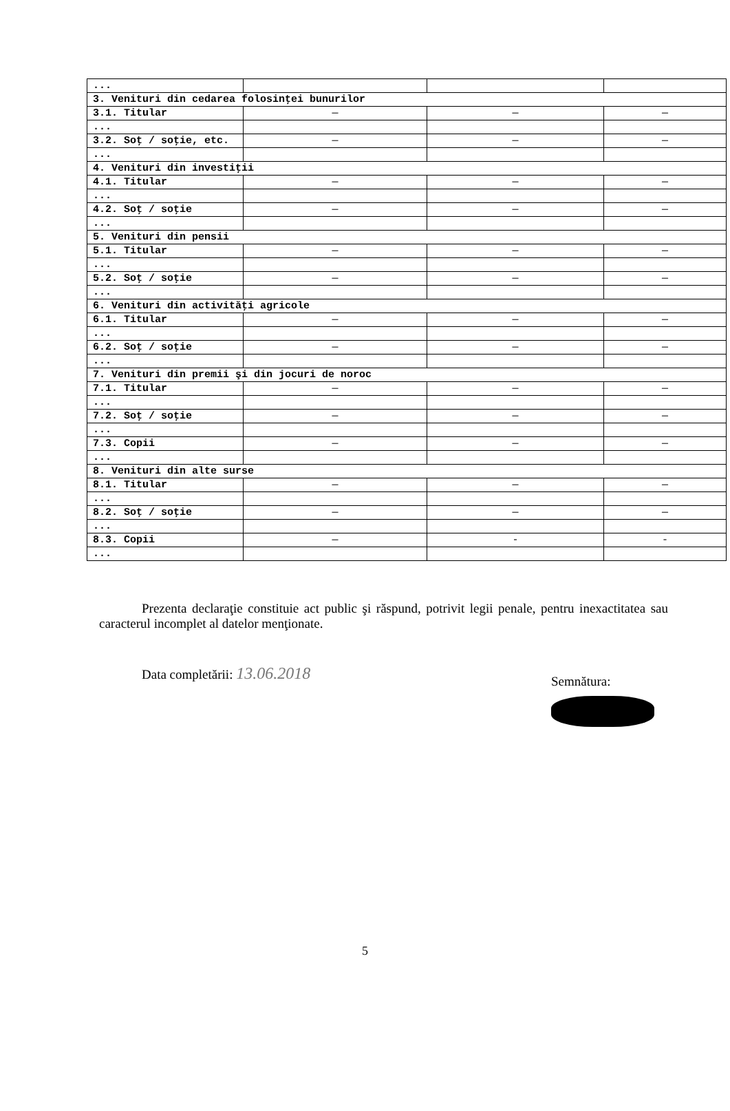| ... | | | |
| 3. Venituri din cedarea folosinţei bunurilor | | | |
| 3.1. Titular | — | — | — |
| ... | | | |
| 3.2. Soţ / soţie, etc. | — | — | — |
| ... | | | |
| 4. Venituri din investiţii | | | |
| 4.1. Titular | — | — | — |
| ... | | | |
| 4.2. Soţ / soţie | — | — | — |
| ... | | | |
| 5. Venituri din pensii | | | |
| 5.1. Titular | — | — | — |
| ... | | | |
| 5.2. Soţ / soţie | — | — | — |
| ... | | | |
| 6. Venituri din activităţi agricole | | | |
| 6.1. Titular | — | — | — |
| ... | | | |
| 6.2. Soţ / soţie | — | — | — |
| ... | | | |
| 7. Venituri din premii şi din jocuri de noroc | | | |
| 7.1. Titular | — | — | — |
| ... | | | |
| 7.2. Soţ / soţie | — | — | — |
| ... | | | |
| 7.3. Copii | — | — | — |
| ... | | | |
| 8. Venituri din alte surse | | | |
| 8.1. Titular | — | — | — |
| ... | | | |
| 8.2. Soţ / soţie | — | — | — |
| ... | | | |
| 8.3. Copii | — | - | - |
| ... | | | |
Prezenta declaraţie constituie act public şi răspund, potrivit legii penale, pentru inexactitatea sau caracterul incomplet al datelor menţionate.
Data completării: 13.06.2018 Semnătura:
5